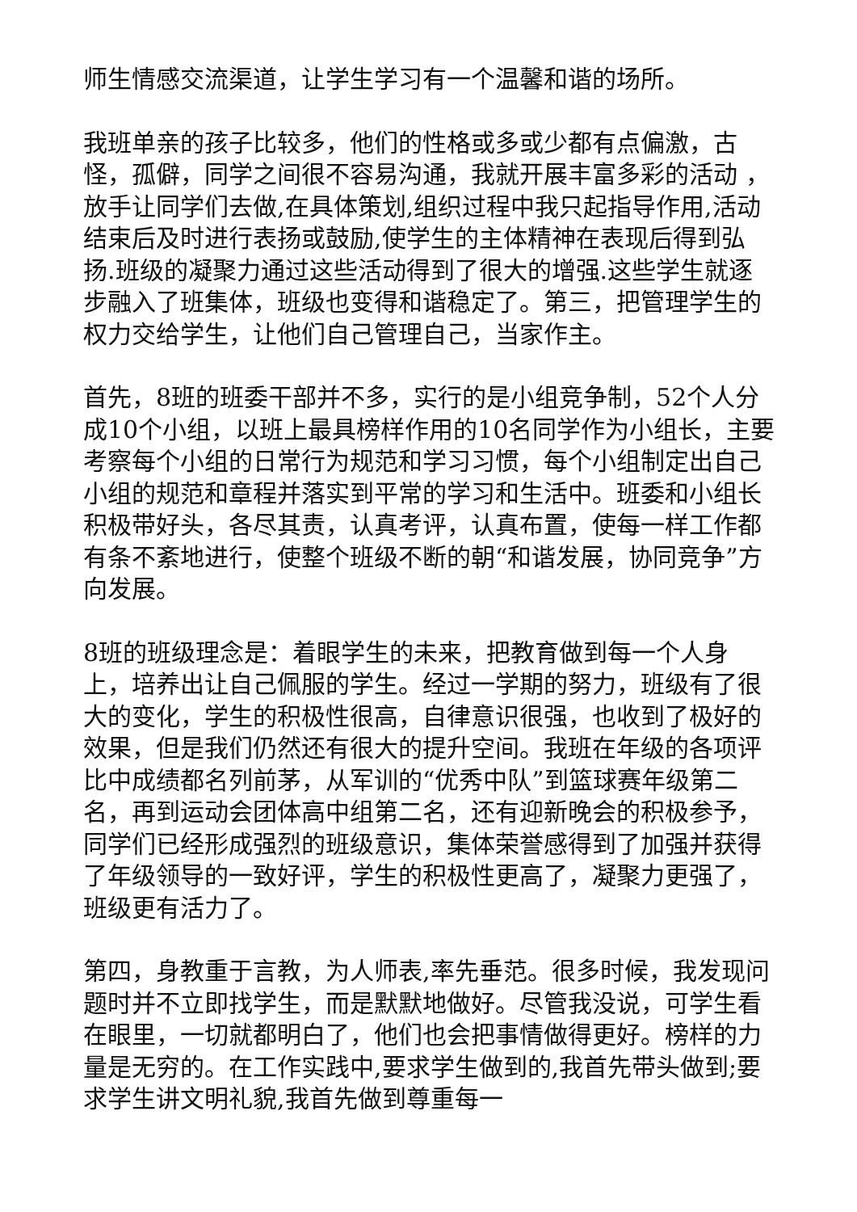师生情感交流渠道，让学生学习有一个温馨和谐的场所。
我班单亲的孩子比较多，他们的性格或多或少都有点偏激，古怪，孤僻，同学之间很不容易沟通，我就开展丰富多彩的活动 ，放手让同学们去做,在具体策划,组织过程中我只起指导作用,活动结束后及时进行表扬或鼓励,使学生的主体精神在表现后得到弘扬.班级的凝聚力通过这些活动得到了很大的增强.这些学生就逐步融入了班集体，班级也变得和谐稳定了。第三，把管理学生的权力交给学生，让他们自己管理自己，当家作主。
首先，8班的班委干部并不多，实行的是小组竞争制，52个人分成10个小组，以班上最具榜样作用的10名同学作为小组长，主要考察每个小组的日常行为规范和学习习惯，每个小组制定出自己小组的规范和章程并落实到平常的学习和生活中。班委和小组长积极带好头，各尽其责，认真考评，认真布置，使每一样工作都有条不紊地进行，使整个班级不断的朝“和谐发展，协同竞争”方向发展。
8班的班级理念是：着眼学生的未来，把教育做到每一个人身上，培养出让自己佩服的学生。经过一学期的努力，班级有了很大的变化，学生的积极性很高，自律意识很强，也收到了极好的效果，但是我们仍然还有很大的提升空间。我班在年级的各项评比中成绩都名列前茅，从军训的“优秀中队”到篮球赛年级第二名，再到运动会团体高中组第二名，还有迎新晚会的积极参予，同学们已经形成强烈的班级意识，集体荣誉感得到了加强并获得了年级领导的一致好评，学生的积极性更高了，凝聚力更强了，班级更有活力了。
第四，身教重于言教，为人师表,率先垂范。很多时候，我发现问题时并不立即找学生，而是默默地做好。尽管我没说，可学生看在眼里，一切就都明白了，他们也会把事情做得更好。榜样的力量是无穷的。在工作实践中,要求学生做到的,我首先带头做到;要求学生讲文明礼貌,我首先做到尊重每一